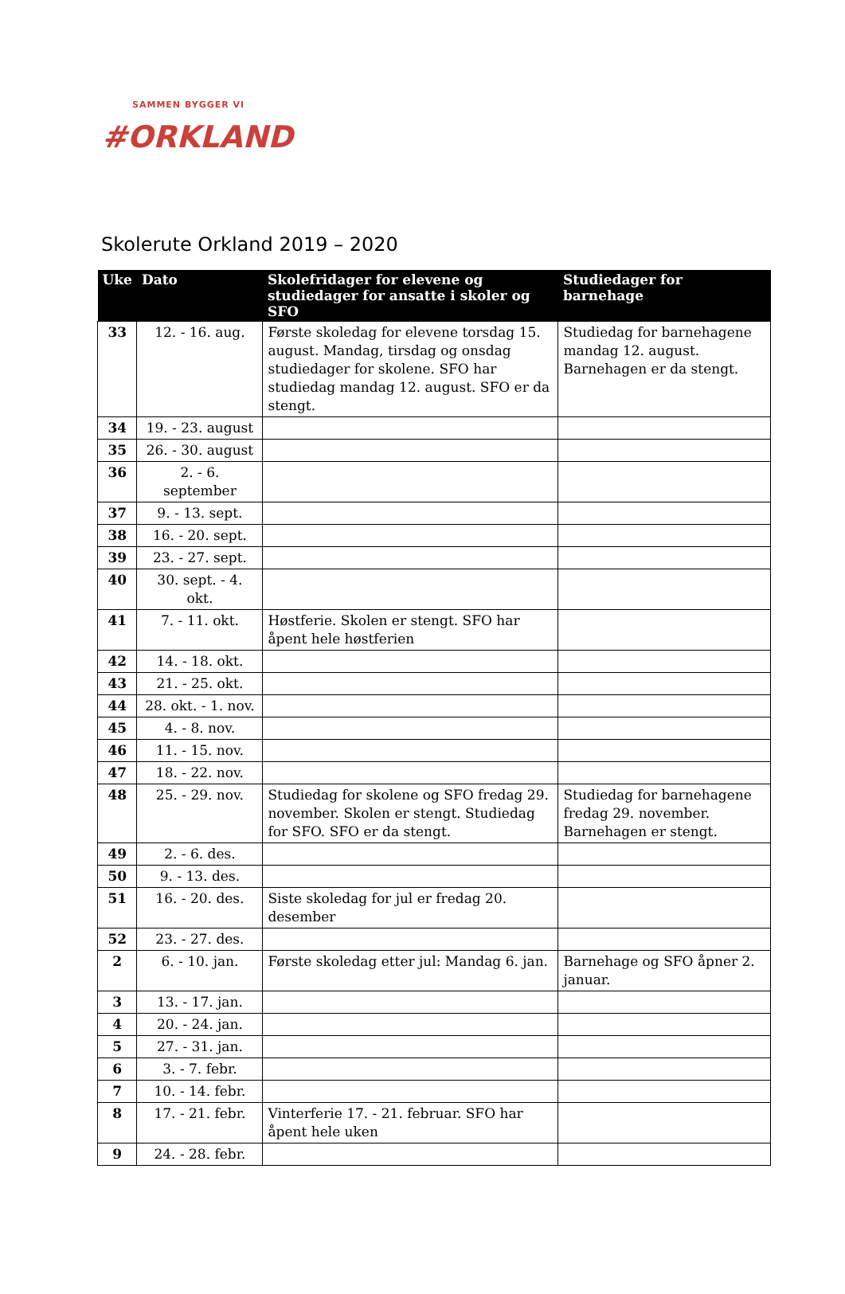SAMMEN BYGGER VI
#ORKLAND
Skolerute Orkland 2019 – 2020
| Uke | Dato | Skolefridager for elevene og studiedager for ansatte i skoler og SFO | Studiedager for barnehage |
| --- | --- | --- | --- |
| 33 | 12. - 16. aug. | Første skoledag for elevene torsdag 15. august. Mandag, tirsdag og onsdag studiedager for skolene. SFO har studiedag mandag 12. august. SFO er da stengt. | Studiedag for barnehagene mandag 12. august. Barnehagen er da stengt. |
| 34 | 19. - 23. august | | |
| 35 | 26. - 30. august | | |
| 36 | 2. - 6. september | | |
| 37 | 9. - 13. sept. | | |
| 38 | 16. - 20. sept. | | |
| 39 | 23. - 27. sept. | | |
| 40 | 30. sept. - 4. okt. | | |
| 41 | 7. - 11. okt. | Høstferie. Skolen er stengt. SFO har åpent hele høstferien | |
| 42 | 14. - 18. okt. | | |
| 43 | 21. - 25. okt. | | |
| 44 | 28. okt. - 1. nov. | | |
| 45 | 4. - 8. nov. | | |
| 46 | 11. - 15. nov. | | |
| 47 | 18. - 22. nov. | | |
| 48 | 25. - 29. nov. | Studiedag for skolene og SFO fredag 29. november. Skolen er stengt. Studiedag for SFO. SFO er da stengt. | Studiedag for barnehagene fredag 29. november. Barnehagen er stengt. |
| 49 | 2. - 6. des. | | |
| 50 | 9. - 13. des. | | |
| 51 | 16. - 20. des. | Siste skoledag for jul er fredag 20. desember | |
| 52 | 23. - 27. des. | | |
| 2 | 6. - 10. jan. | Første skoledag etter jul: Mandag 6. jan. | Barnehage og SFO åpner 2. januar. |
| 3 | 13. - 17. jan. | | |
| 4 | 20. - 24. jan. | | |
| 5 | 27. - 31. jan. | | |
| 6 | 3. - 7. febr. | | |
| 7 | 10. - 14. febr. | | |
| 8 | 17. - 21. febr. | Vinterferie 17. - 21. februar. SFO har åpent hele uken | |
| 9 | 24. - 28. febr. | | |